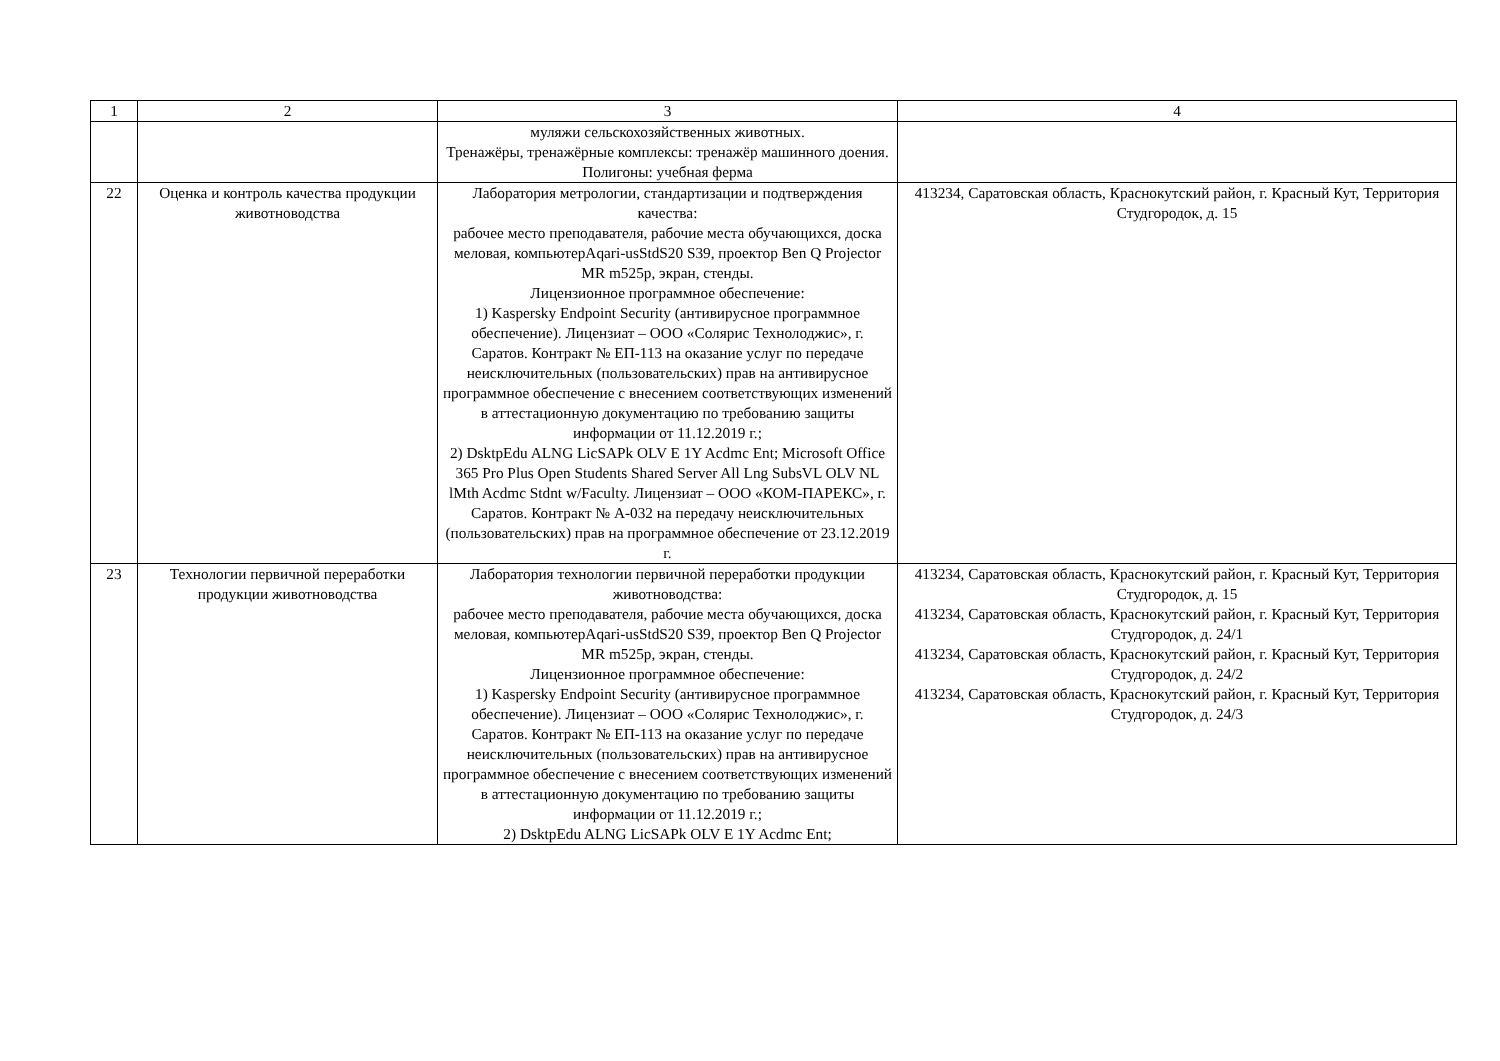| 1 | 2 | 3 | 4 |
| | | муляжи сельскохозяйственных животных. Тренажёры, тренажёрные комплексы: тренажёр машинного доения. Полигоны: учебная ферма | |
| 22 | Оценка и контроль качества продукции животноводства | Лаборатория метрологии, стандартизации и подтверждения качества: рабочее место преподавателя, рабочие места обучающихся, доска меловая, компьютерAqari-usStdS20 S39, проектор Ben Q Projector MR m525p, экран, стенды. Лицензионное программное обеспечение: 1) Kaspersky Endpoint Security (антивирусное программное обеспечение). Лицензиат – ООО «Солярис Технолоджис», г. Саратов. Контракт № ЕП-113 на оказание услуг по передаче неисключительных (пользовательских) прав на антивирусное программное обеспечение с внесением соответствующих изменений в аттестационную документацию по требованию защиты информации от 11.12.2019 г.; 2) DsktpEdu ALNG LicSAPk OLV E 1Y Acdmc Ent; Microsoft Office 365 Pro Plus Open Students Shared Server All Lng SubsVL OLV NL lMth Acdmc Stdnt w/Faculty. Лицензиат – ООО «КОМ-ПАРЕКС», г. Саратов. Контракт № А-032 на передачу неисключительных (пользовательских) прав на программное обеспечение от 23.12.2019 г. | 413234, Саратовская область, Краснокутский район, г. Красный Кут, Территория Студгородок, д. 15 |
| 23 | Технологии первичной переработки продукции животноводства | Лаборатория технологии первичной переработки продукции животноводства: рабочее место преподавателя, рабочие места обучающихся, доска меловая, компьютерAqari-usStdS20 S39, проектор Ben Q Projector MR m525p, экран, стенды. Лицензионное программное обеспечение: 1) Kaspersky Endpoint Security (антивирусное программное обеспечение). Лицензиат – ООО «Солярис Технолоджис», г. Саратов. Контракт № ЕП-113 на оказание услуг по передаче неисключительных (пользовательских) прав на антивирусное программное обеспечение с внесением соответствующих изменений в аттестационную документацию по требованию защиты информации от 11.12.2019 г.; 2) DsktpEdu ALNG LicSAPk OLV E 1Y Acdmc Ent; | 413234, Саратовская область, Краснокутский район, г. Красный Кут, Территория Студгородок, д. 15 413234, Саратовская область, Краснокутский район, г. Красный Кут, Территория Студгородок, д. 24/1 413234, Саратовская область, Краснокутский район, г. Красный Кут, Территория Студгородок, д. 24/2 413234, Саратовская область, Краснокутский район, г. Красный Кут, Территория Студгородок, д. 24/3 |